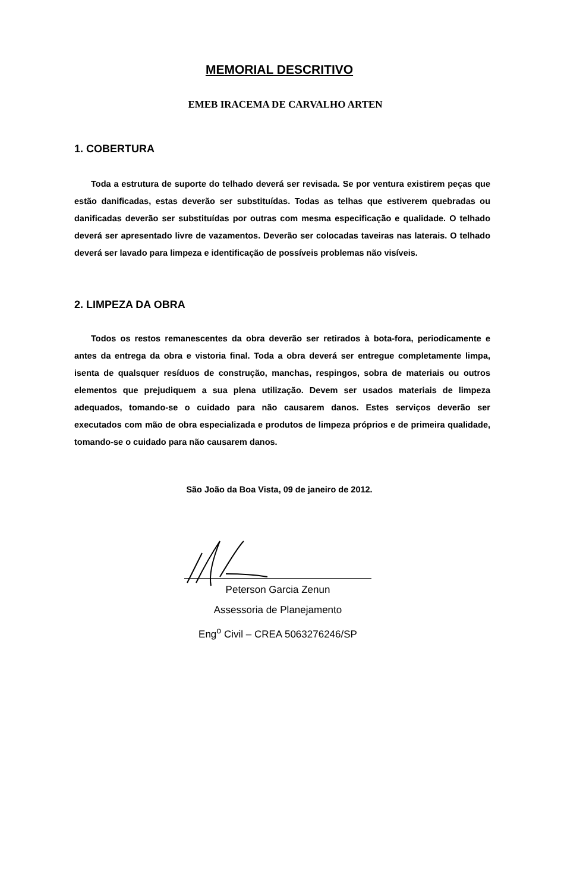MEMORIAL DESCRITIVO
EMEB IRACEMA DE CARVALHO ARTEN
1. COBERTURA
Toda a estrutura de suporte do telhado deverá ser revisada. Se por ventura existirem peças que estão danificadas, estas deverão ser substituídas. Todas as telhas que estiverem quebradas ou danificadas deverão ser substituídas por outras com mesma especificação e qualidade. O telhado deverá ser apresentado livre de vazamentos. Deverão ser colocadas taveiras nas laterais. O telhado deverá ser lavado para limpeza e identificação de possíveis problemas não visíveis.
2. LIMPEZA DA OBRA
Todos os restos remanescentes da obra deverão ser retirados à bota-fora, periodicamente e antes da entrega da obra e vistoria final. Toda a obra deverá ser entregue completamente limpa, isenta de qualsquer resíduos de construção, manchas, respingos, sobra de materiais ou outros elementos que prejudiquem a sua plena utilização. Devem ser usados materiais de limpeza adequados, tomando-se o cuidado para não causarem danos. Estes serviços deverão ser executados com mão de obra especializada e produtos de limpeza próprios e de primeira qualidade, tomando-se o cuidado para não causarem danos.
São João da Boa Vista, 09 de janeiro de 2012.
Peterson Garcia Zenun
Assessoria de Planejamento
Eng<sup>o</sup> Civil – CREA 5063276246/SP